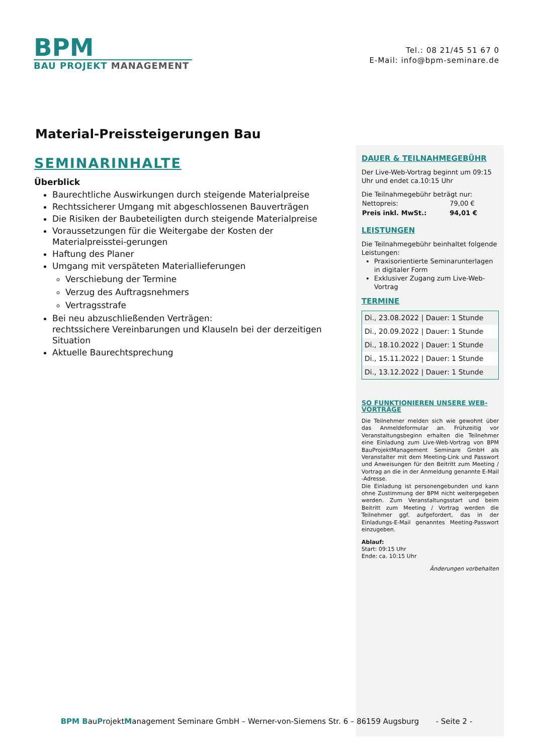BPM
BAU PROJEKT MANAGEMENT
Tel.: 08 21/45 51 67 0
E-Mail: info@bpm-seminare.de
Material-Preissteigerungen Bau
SEMINARINHALTE
Überblick
Baurechtliche Auswirkungen durch steigende Materialpreise
Rechtssicherer Umgang mit abgeschlossenen Bauverträgen
Die Risiken der Baubeteiligten durch steigende Materialpreise
Voraussetzungen für die Weitergabe der Kosten der Materialpreisstei-gerungen
Haftung des Planer
Umgang mit verspäteten Materiallieferungen
Verschiebung der Termine
Verzug des Auftragsnehmers
Vertragsstrafe
Bei neu abzuschließenden Verträgen:
rechtssichere Vereinbarungen und Klauseln bei der derzeitigen Situation
Aktuelle Baurechtsprechung
DAUER & TEILNAHMEGEBÜHR
Der Live-Web-Vortrag beginnt um 09:15 Uhr und endet ca.10:15 Uhr
Die Teilnahmegebühr beträgt nur:
| Nettopreis: | 79,00 € |
| Preis inkl. MwSt.: | 94,01 € |
LEISTUNGEN
Die Teilnahmegebühr beinhaltet folgende Leistungen:
Praxisorientierte Seminarunterlagen in digitaler Form
Exklusiver Zugang zum Live-Web-Vortrag
TERMINE
| Di., 23.08.2022 / Dauer: 1 Stunde |
| Di., 20.09.2022 / Dauer: 1 Stunde |
| Di., 18.10.2022 / Dauer: 1 Stunde |
| Di., 15.11.2022 / Dauer: 1 Stunde |
| Di., 13.12.2022 / Dauer: 1 Stunde |
SO FUNKTIONIEREN UNSERE WEB-VORTRÄGE
Die Teilnehmer melden sich wie gewohnt über das Anmeldeformular an. Frühzeitig vor Veranstaltungsbeginn erhalten die Teilnehmer eine Einladung zum Live-Web-Vortrag von BPM BauProjektManagement Seminare GmbH als Veranstalter mit dem Meeting-Link und Passwort und Anweisungen für den Beitritt zum Meeting / Vortrag an die in der Anmeldung genannte E-Mail -Adresse.
Die Einladung ist personengebunden und kann ohne Zustimmung der BPM nicht weitergegeben werden. Zum Veranstaltungsstart und beim Beitritt zum Meeting / Vortrag werden die Teilnehmer ggf. aufgefordert, das in der Einladungs-E-Mail genanntes Meeting-Passwort einzugeben.
Ablauf:
Start: 09:15 Uhr
Ende: ca. 10:15 Uhr
Änderungen vorbehalten
BPM BauProjektManagement Seminare GmbH – Werner-von-Siemens Str. 6 – 86159 Augsburg - Seite 2 -